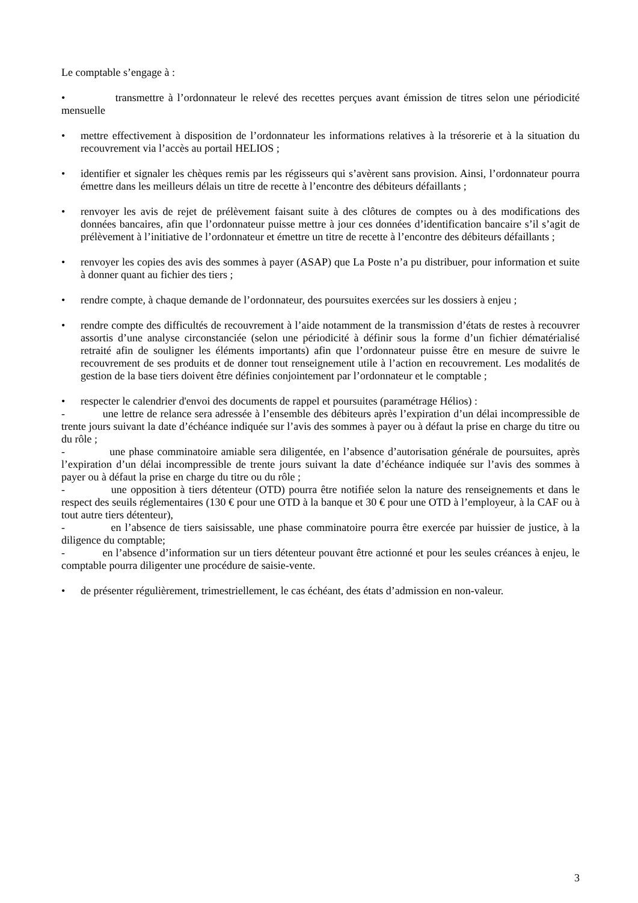Le comptable s’engage à :
• transmettre à l’ordonnateur le relevé des recettes perçues avant émission de titres selon une périodicité mensuelle
• mettre effectivement à disposition de l’ordonnateur les informations relatives à la trésorerie et à la situation du recouvrement via l’accès au portail HELIOS ;
• identifier et signaler les chèques remis par les régisseurs qui s’avèrent sans provision. Ainsi, l’ordonnateur pourra émettre dans les meilleurs délais un titre de recette à l’encontre des débiteurs défaillants ;
• renvoyer les avis de rejet de prélèvement faisant suite à des clôtures de comptes ou à des modifications des données bancaires, afin que l’ordonnateur puisse mettre à jour ces données d’identification bancaire s’il s’agit de prélèvement à l’initiative de l’ordonnateur et émettre un titre de recette à l’encontre des débiteurs défaillants ;
• renvoyer les copies des avis des sommes à payer (ASAP) que La Poste n’a pu distribuer, pour information et suite à donner quant au fichier des tiers ;
• rendre compte, à chaque demande de l’ordonnateur, des poursuites exercées sur les dossiers à enjeu ;
• rendre compte des difficultés de recouvrement à l’aide notamment de la transmission d’états de restes à recouvrer assortis d’une analyse circonstanciée (selon une périodicité à définir sous la forme d’un fichier dématérialisé retraité afin de souligner les éléments importants) afin que l’ordonnateur puisse être en mesure de suivre le recouvrement de ses produits et de donner tout renseignement utile à l’action en recouvrement. Les modalités de gestion de la base tiers doivent être définies conjointement par l’ordonnateur et le comptable ;
• respecter le calendrier d'envoi des documents de rappel et poursuites (paramétrage Hélios) :
- une lettre de relance sera adressée à l’ensemble des débiteurs après l’expiration d’un délai incompressible de trente jours suivant la date d’échéance indiquée sur l’avis des sommes à payer ou à défaut la prise en charge du titre ou du rôle ;
- une phase comminatoire amiable sera diligentée, en l’absence d’autorisation générale de poursuites, après l’expiration d’un délai incompressible de trente jours suivant la date d’échéance indiquée sur l’avis des sommes à payer ou à défaut la prise en charge du titre ou du rôle ;
- une opposition à tiers détenteur (OTD) pourra être notifiée selon la nature des renseignements et dans le respect des seuils réglementaires (130 € pour une OTD à la banque et 30 € pour une OTD à l’employeur, à la CAF ou à tout autre tiers détenteur),
- en l’absence de tiers saisissable, une phase comminatoire pourra être exercée par huissier de justice, à la diligence du comptable;
- en l’absence d’information sur un tiers détenteur pouvant être actionné et pour les seules créances à enjeu, le comptable pourra diligenter une procédure de saisie-vente.
• de présenter régulièrement, trimestriellement, le cas échéant, des états d’admission en non-valeur.
3